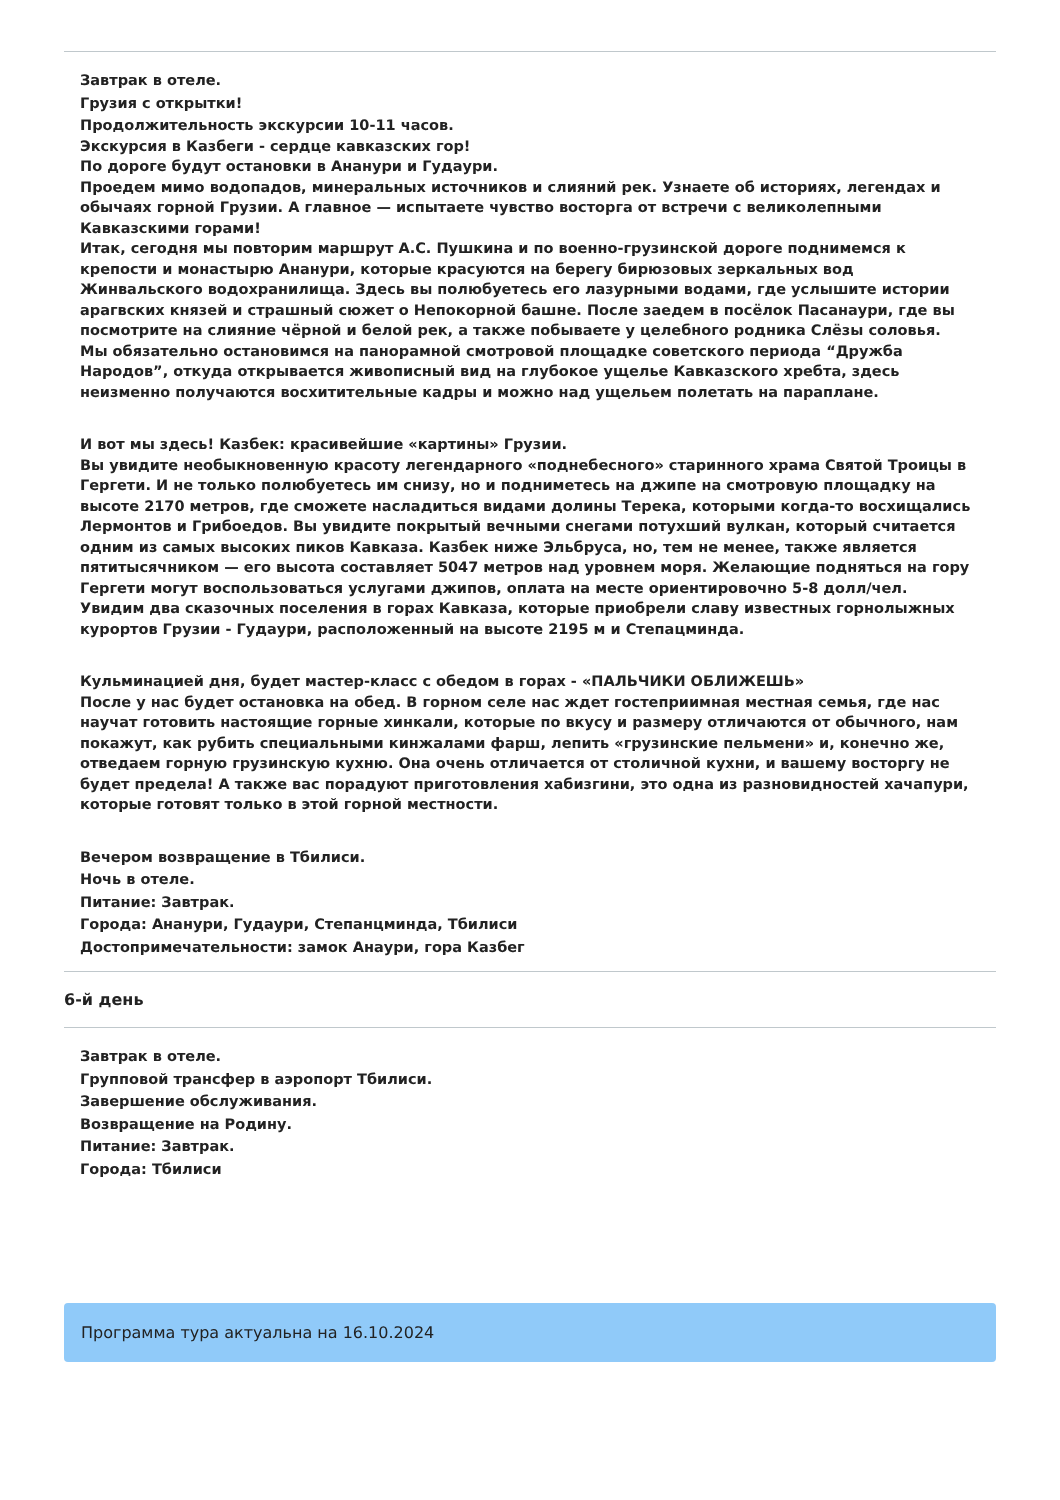Завтрак в отеле.
Грузия с открытки!
Продолжительность экскурсии 10-11 часов.
Экскурсия в Казбеги - сердце кавказских гор!
По дороге будут остановки в Ананури и Гудаури.
Проедем мимо водопадов, минеральных источников и слияний рек. Узнаете об историях, легендах и обычаях горной Грузии. А главное — испытаете чувство восторга от встречи с великолепными Кавказскими горами!
Итак, сегодня мы повторим маршрут А.С. Пушкина и по военно-грузинской дороге поднимемся к крепости и монастырю Ананури, которые красуются на берегу бирюзовых зеркальных вод Жинвальского водохранилища. Здесь вы полюбуетесь его лазурными водами, где услышите истории арагвских князей и страшный сюжет о Непокорной башне. После заедем в посёлок Пасанаури, где вы посмотрите на слияние чёрной и белой рек, а также побываете у целебного родника Слёзы соловья.
Мы обязательно остановимся на панорамной смотровой площадке советского периода “Дружба Народов”, откуда открывается живописный вид на глубокое ущелье Кавказского хребта, здесь неизменно получаются восхитительные кадры и можно над ущельем полетать на параплане.
И вот мы здесь! Казбек: красивейшие «картины» Грузии.
Вы увидите необыкновенную красоту легендарного «поднебесного» старинного храма Святой Троицы в Гергети. И не только полюбуетесь им снизу, но и подниметесь на джипе на смотровую площадку на высоте 2170 метров, где сможете насладиться видами долины Терека, которыми когда-то восхищались Лермонтов и Грибоедов. Вы увидите покрытый вечными снегами потухший вулкан, который считается одним из самых высоких пиков Кавказа. Казбек ниже Эльбруса, но, тем не менее, также является пятитысячником — его высота составляет 5047 метров над уровнем моря. Желающие подняться на гору Гергети могут воспользоваться услугами джипов, оплата на месте ориентировочно 5-8 долл/чел.
Увидим два сказочных поселения в горах Кавказа, которые приобрели славу известных горнолыжных курортов Грузии - Гудаури, расположенный на высоте 2195 м и Степацминда.
Кульминацией дня, будет мастер-класс с обедом в горах - «ПАЛЬЧИКИ ОБЛИЖЕШЬ»
После у нас будет остановка на обед. В горном селе нас ждет гостеприимная местная семья, где нас научат готовить настоящие горные хинкали, которые по вкусу и размеру отличаются от обычного, нам покажут, как рубить специальными кинжалами фарш, лепить «грузинские пельмени» и, конечно же, отведаем горную грузинскую кухню. Она очень отличается от столичной кухни, и вашему восторгу не будет предела! А также вас порадуют приготовления хабизгини, это одна из разновидностей хачапури, которые готовят только в этой горной местности.
Вечером возвращение в Тбилиси.
Ночь в отеле.
Питание: Завтрак.
Города: Ананури, Гудаури, Степанцминда, Тбилиси
Достопримечательности: замок Анаури, гора Казбег
6-й день
Завтрак в отеле.
Групповой трансфер в аэропорт Тбилиси.
Завершение обслуживания.
Возвращение на Родину.
Питание: Завтрак.
Города: Тбилиси
Программа тура актуальна на 16.10.2024